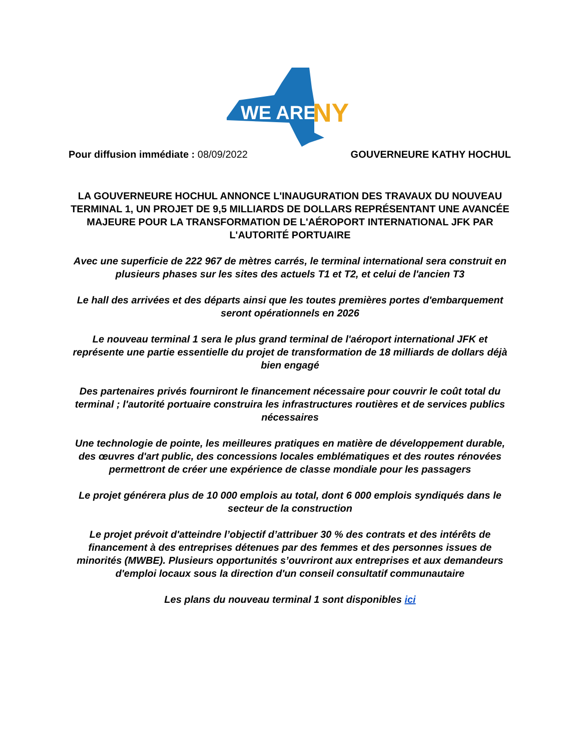WE ARE
NY
Pour diffusion immédiate : 08/09/2022 GOUVERNEURE KATHY HOCHUL
LA GOUVERNEURE HOCHUL ANNONCE L'INAUGURATION DES TRAVAUX DU NOUVEAU TERMINAL 1, UN PROJET DE 9,5 MILLIARDS DE DOLLARS REPRÉSENTANT UNE AVANCÉE MAJEURE POUR LA TRANSFORMATION DE L'AÉROPORT INTERNATIONAL JFK PAR L'AUTORITÉ PORTUAIRE
Avec une superficie de 222 967 de mètres carrés, le terminal international sera construit en plusieurs phases sur les sites des actuels T1 et T2, et celui de l'ancien T3
Le hall des arrivées et des départs ainsi que les toutes premières portes d'embarquement seront opérationnels en 2026
Le nouveau terminal 1 sera le plus grand terminal de l'aéroport international JFK et représente une partie essentielle du projet de transformation de 18 milliards de dollars déjà bien engagé
Des partenaires privés fourniront le financement nécessaire pour couvrir le coût total du terminal ; l'autorité portuaire construira les infrastructures routières et de services publics nécessaires
Une technologie de pointe, les meilleures pratiques en matière de développement durable, des œuvres d'art public, des concessions locales emblématiques et des routes rénovées permettront de créer une expérience de classe mondiale pour les passagers
Le projet générera plus de 10 000 emplois au total, dont 6 000 emplois syndiqués dans le secteur de la construction
Le projet prévoit d'atteindre l’objectif d’attribuer 30 % des contrats et des intérêts de financement à des entreprises détenues par des femmes et des personnes issues de minorités (MWBE). Plusieurs opportunités s’ouvriront aux entreprises et aux demandeurs d'emploi locaux sous la direction d'un conseil consultatif communautaire
Les plans du nouveau terminal 1 sont disponibles ici